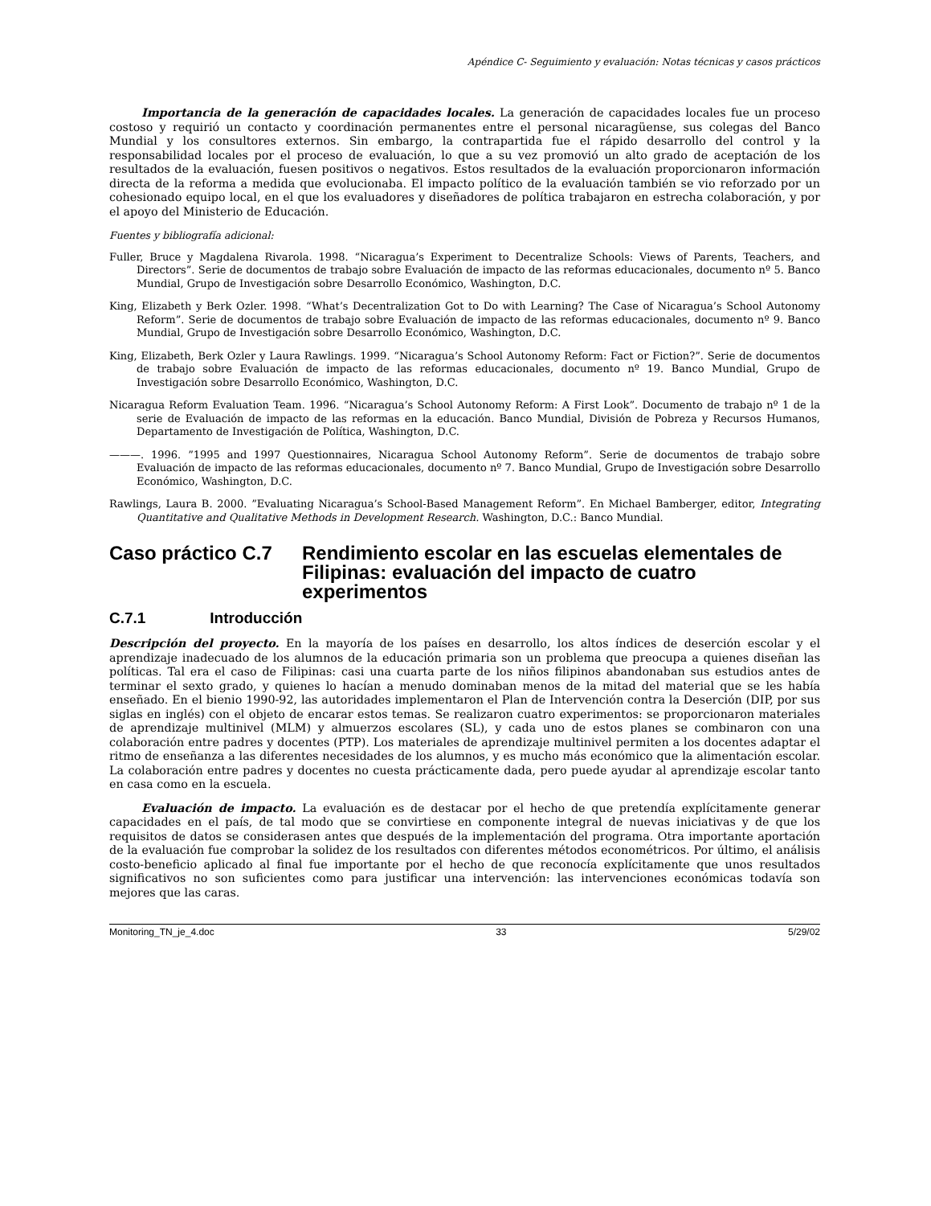Apéndice C- Seguimiento y evaluación: Notas técnicas y casos prácticos
Importancia de la generación de capacidades locales. La generación de capacidades locales fue un proceso costoso y requirió un contacto y coordinación permanentes entre el personal nicaragüense, sus colegas del Banco Mundial y los consultores externos. Sin embargo, la contrapartida fue el rápido desarrollo del control y la responsabilidad locales por el proceso de evaluación, lo que a su vez promovió un alto grado de aceptación de los resultados de la evaluación, fuesen positivos o negativos. Estos resultados de la evaluación proporcionaron información directa de la reforma a medida que evolucionaba. El impacto político de la evaluación también se vio reforzado por un cohesionado equipo local, en el que los evaluadores y diseñadores de política trabajaron en estrecha colaboración, y por el apoyo del Ministerio de Educación.
Fuentes y bibliografía adicional:
Fuller, Bruce y Magdalena Rivarola. 1998. “Nicaragua’s Experiment to Decentralize Schools: Views of Parents, Teachers, and Directors”. Serie de documentos de trabajo sobre Evaluación de impacto de las reformas educacionales, documento nº 5. Banco Mundial, Grupo de Investigación sobre Desarrollo Económico, Washington, D.C.
King, Elizabeth y Berk Ozler. 1998. “What’s Decentralization Got to Do with Learning? The Case of Nicaragua’s School Autonomy Reform”. Serie de documentos de trabajo sobre Evaluación de impacto de las reformas educacionales, documento nº 9. Banco Mundial, Grupo de Investigación sobre Desarrollo Económico, Washington, D.C.
King, Elizabeth, Berk Ozler y Laura Rawlings. 1999. “Nicaragua’s School Autonomy Reform: Fact or Fiction?”. Serie de documentos de trabajo sobre Evaluación de impacto de las reformas educacionales, documento nº 19. Banco Mundial, Grupo de Investigación sobre Desarrollo Económico, Washington, D.C.
Nicaragua Reform Evaluation Team. 1996. “Nicaragua’s School Autonomy Reform: A First Look”. Documento de trabajo nº 1 de la serie de Evaluación de impacto de las reformas en la educación. Banco Mundial, División de Pobreza y Recursos Humanos, Departamento de Investigación de Política, Washington, D.C.
———. 1996. ”1995 and 1997 Questionnaires, Nicaragua School Autonomy Reform”. Serie de documentos de trabajo sobre Evaluación de impacto de las reformas educacionales, documento nº 7. Banco Mundial, Grupo de Investigación sobre Desarrollo Económico, Washington, D.C.
Rawlings, Laura B. 2000. ”Evaluating Nicaragua’s School-Based Management Reform”. En Michael Bamberger, editor, Integrating Quantitative and Qualitative Methods in Development Research. Washington, D.C.: Banco Mundial.
Caso práctico C.7 Rendimiento escolar en las escuelas elementales de Filipinas: evaluación del impacto de cuatro experimentos
C.7.1 Introducción
Descripción del proyecto. En la mayoría de los países en desarrollo, los altos índices de deserción escolar y el aprendizaje inadecuado de los alumnos de la educación primaria son un problema que preocupa a quienes diseñan las políticas. Tal era el caso de Filipinas: casi una cuarta parte de los niños filipinos abandonaban sus estudios antes de terminar el sexto grado, y quienes lo hacían a menudo dominaban menos de la mitad del material que se les había enseñado. En el bienio 1990-92, las autoridades implementaron el Plan de Intervención contra la Deserción (DIP, por sus siglas en inglés) con el objeto de encarar estos temas. Se realizaron cuatro experimentos: se proporcionaron materiales de aprendizaje multinivel (MLM) y almuerzos escolares (SL), y cada uno de estos planes se combinaron con una colaboración entre padres y docentes (PTP). Los materiales de aprendizaje multinivel permiten a los docentes adaptar el ritmo de enseñanza a las diferentes necesidades de los alumnos, y es mucho más económico que la alimentación escolar. La colaboración entre padres y docentes no cuesta prácticamente dada, pero puede ayudar al aprendizaje escolar tanto en casa como en la escuela.
Evaluación de impacto. La evaluación es de destacar por el hecho de que pretendía explícitamente generar capacidades en el país, de tal modo que se convirtiese en componente integral de nuevas iniciativas y de que los requisitos de datos se considerasen antes que después de la implementación del programa. Otra importante aportación de la evaluación fue comprobar la solidez de los resultados con diferentes métodos econométricos. Por último, el análisis costo-beneficio aplicado al final fue importante por el hecho de que reconocía explícitamente que unos resultados significativos no son suficientes como para justificar una intervención: las intervenciones económicas todavía son mejores que las caras.
Monitoring_TN_je_4.doc 33 5/29/02